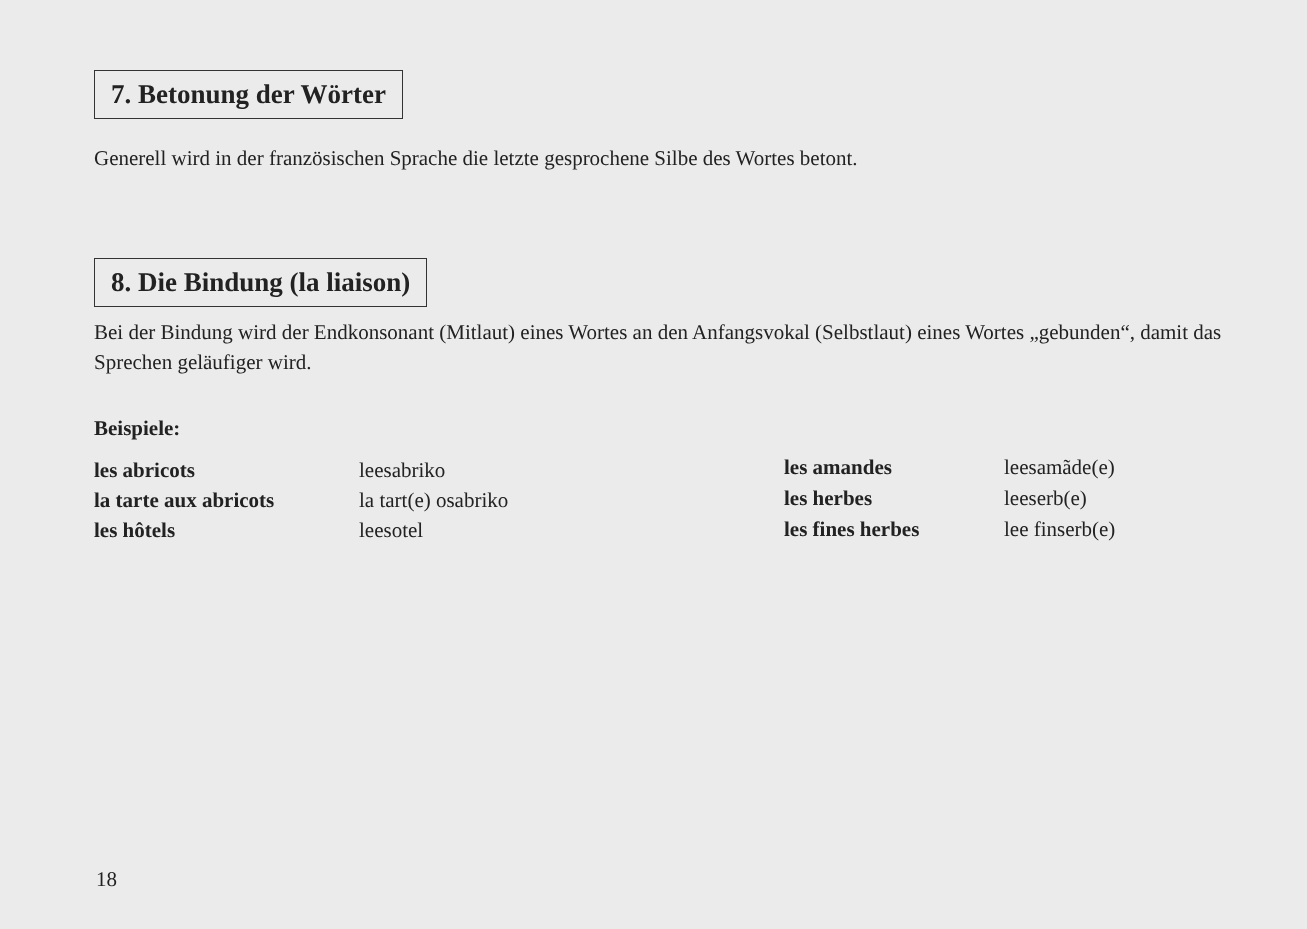7. Betonung der Wörter
Generell wird in der französischen Sprache die letzte gesprochene Silbe des Wortes betont.
8. Die Bindung (la liaison)
Bei der Bindung wird der Endkonsonant (Mitlaut) eines Wortes an den Anfangsvokal (Selbstlaut) eines Wortes „gebunden“, damit das Sprechen geläufiger wird.
Beispiele:
| les abricots | leesabriko |
| la tarte aux abricots | la tart(e) osabriko |
| les hôtels | leesotel |
| les amandes | leesamãde(e) |
| les herbes | leeserb(e) |
| les fines herbes | lee finserb(e) |
18